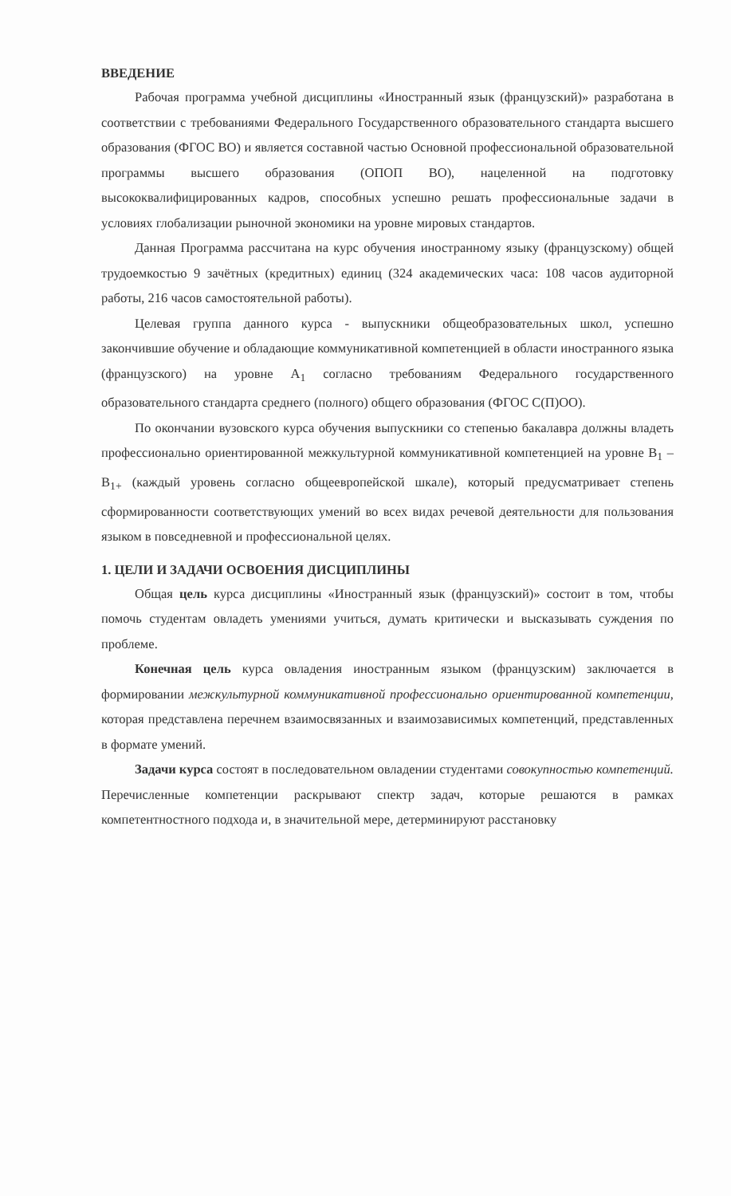ВВЕДЕНИЕ
Рабочая программа учебной дисциплины «Иностранный язык (французский)» разработана в соответствии с требованиями Федерального Государственного образовательного стандарта высшего образования (ФГОС ВО) и является составной частью Основной профессиональной образовательной программы высшего образования (ОПОП ВО), нацеленной на подготовку высококвалифицированных кадров, способных успешно решать профессиональные задачи в условиях глобализации рыночной экономики на уровне мировых стандартов.
Данная Программа рассчитана на курс обучения иностранному языку (французскому) общей трудоемкостью 9 зачётных (кредитных) единиц (324 академических часа: 108 часов аудиторной работы, 216 часов самостоятельной работы).
Целевая группа данного курса - выпускники общеобразовательных школ, успешно закончившие обучение и обладающие коммуникативной компетенцией в области иностранного языка (французского) на уровне A<sub>1</sub> согласно требованиям Федерального государственного образовательного стандарта среднего (полного) общего образования (ФГОС С(П)ОО).
По окончании вузовского курса обучения выпускники со степенью бакалавра должны владеть профессионально ориентированной межкультурной коммуникативной компетенцией на уровне B<sub>1</sub> – B<sub>1+</sub> (каждый уровень согласно общеевропейской шкале), который предусматривает степень сформированности соответствующих умений во всех видах речевой деятельности для пользования языком в повседневной и профессиональной целях.
1. ЦЕЛИ И ЗАДАЧИ ОСВОЕНИЯ ДИСЦИПЛИНЫ
Общая цель курса дисциплины «Иностранный язык (французский)» состоит в том, чтобы помочь студентам овладеть умениями учиться, думать критически и высказывать суждения по проблеме.
Конечная цель курса овладения иностранным языком (французским) заключается в формировании межкультурной коммуникативной профессионально ориентированной компетенции, которая представлена перечнем взаимосвязанных и взаимозависимых компетенций, представленных в формате умений.
Задачи курса состоят в последовательном овладении студентами совокупностью компетенций. Перечисленные компетенции раскрывают спектр задач, которые решаются в рамках компетентностного подхода и, в значительной мере, детерминируют расстановку